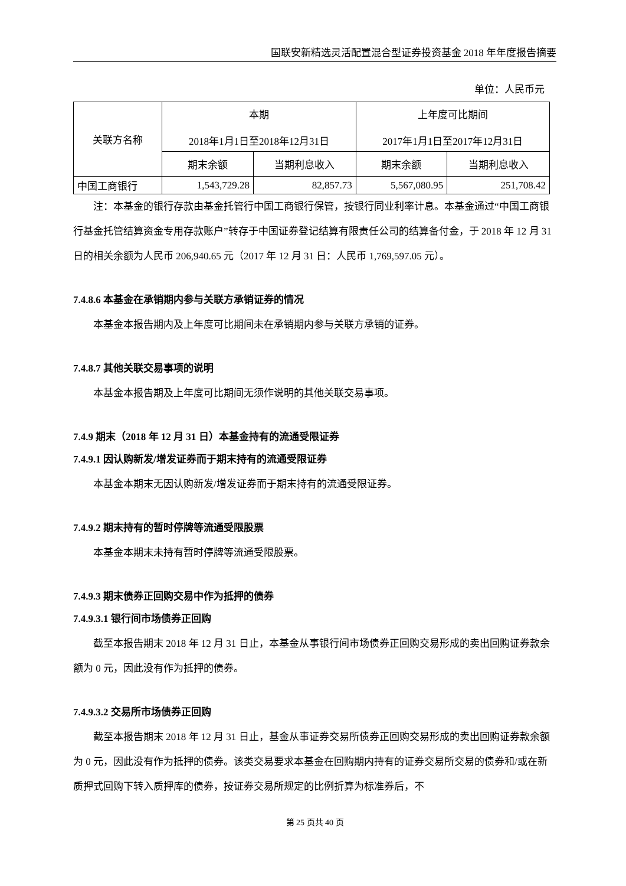国联安新精选灵活配置混合型证券投资基金 2018 年年度报告摘要
单位：人民币元
| 关联方名称 | 本期 2018年1月1日至2018年12月31日 | | 上年度可比期间 2017年1月1日至2017年12月31日 | |
| --- | --- | --- | --- | --- |
| | 期末余额 | 当期利息收入 | 期末余额 | 当期利息收入 |
| 中国工商银行 | 1,543,729.28 | 82,857.73 | 5,567,080.95 | 251,708.42 |
注：本基金的银行存款由基金托管行中国工商银行保管，按银行同业利率计息。本基金通过“中国工商银行基金托管结算资金专用存款账户”转存于中国证券登记结算有限责任公司的结算备付金，于 2018 年 12 月 31 日的相关余额为人民币 206,940.65 元（2017 年 12 月 31 日：人民币 1,769,597.05 元）。
7.4.8.6 本基金在承销期内参与关联方承销证券的情况
本基金本报告期内及上年度可比期间未在承销期内参与关联方承销的证券。
7.4.8.7 其他关联交易事项的说明
本基金本报告期及上年度可比期间无须作说明的其他关联交易事项。
7.4.9 期末（2018 年 12 月 31 日）本基金持有的流通受限证券
7.4.9.1 因认购新发/增发证券而于期末持有的流通受限证券
本基金本期末无因认购新发/增发证券而于期末持有的流通受限证券。
7.4.9.2 期末持有的暂时停牌等流通受限股票
本基金本期末未持有暂时停牌等流通受限股票。
7.4.9.3 期末债券正回购交易中作为抵押的债券
7.4.9.3.1 银行间市场债券正回购
截至本报告期末 2018 年 12 月 31 日止，本基金从事银行间市场债券正回购交易形成的卖出回购证券款余额为 0 元，因此没有作为抵押的债券。
7.4.9.3.2 交易所市场债券正回购
截至本报告期末 2018 年 12 月 31 日止，基金从事证券交易所债券正回购交易形成的卖出回购证券款余额为 0 元，因此没有作为抵押的债券。该类交易要求本基金在回购期内持有的证券交易所交易的债券和/或在新质押式回购下转入质押库的债券，按证券交易所规定的比例折算为标准券后，不
第 25 页共 40 页